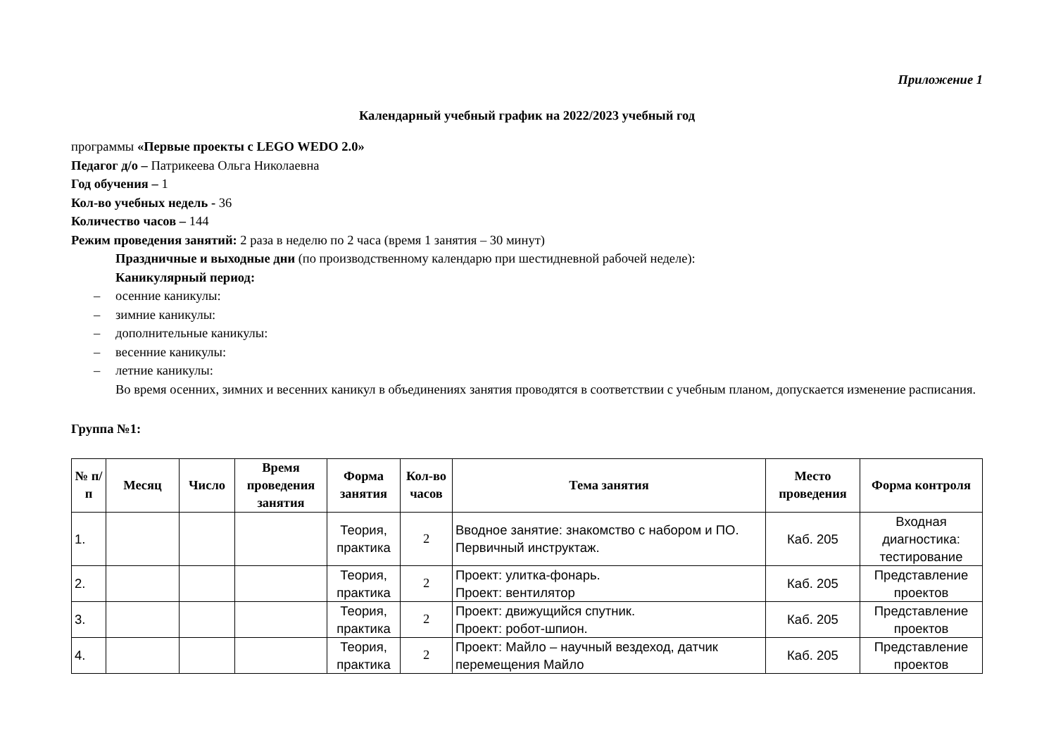Приложение 1
Календарный учебный график на 2022/2023 учебный год
программы «Первые проекты с LEGO WEDO 2.0»
Педагог д/о – Патрикеева Ольга Николаевна
Год обучения – 1
Кол-во учебных недель - 36
Количество часов – 144
Режим проведения занятий: 2 раза в неделю по 2 часа (время 1 занятия – 30 минут)
Праздничные и выходные дни (по производственному календарю при шестидневной рабочей неделе):
Каникулярный период:
– осенние каникулы:
– зимние каникулы:
– дополнительные каникулы:
– весенние каникулы:
– летние каникулы:
Во время осенних, зимних и весенних каникул в объединениях занятия проводятся в соответствии с учебным планом, допускается изменение расписания.
Группа №1:
| № п/п | Месяц | Число | Время проведения занятия | Форма занятия | Кол-во часов | Тема занятия | Место проведения | Форма контроля |
| --- | --- | --- | --- | --- | --- | --- | --- | --- |
| 1. | | | | Теория, практика | 2 | Вводное занятие: знакомство с набором и ПО. Первичный инструктаж. | Каб. 205 | Входная диагностика: тестирование |
| 2. | | | | Теория, практика | 2 | Проект: улитка-фонарь. Проект: вентилятор | Каб. 205 | Представление проектов |
| 3. | | | | Теория, практика | 2 | Проект: движущийся спутник. Проект: робот-шпион. | Каб. 205 | Представление проектов |
| 4. | | | | Теория, практика | 2 | Проект: Майло – научный вездеход, датчик перемещения Майло | Каб. 205 | Представление проектов |